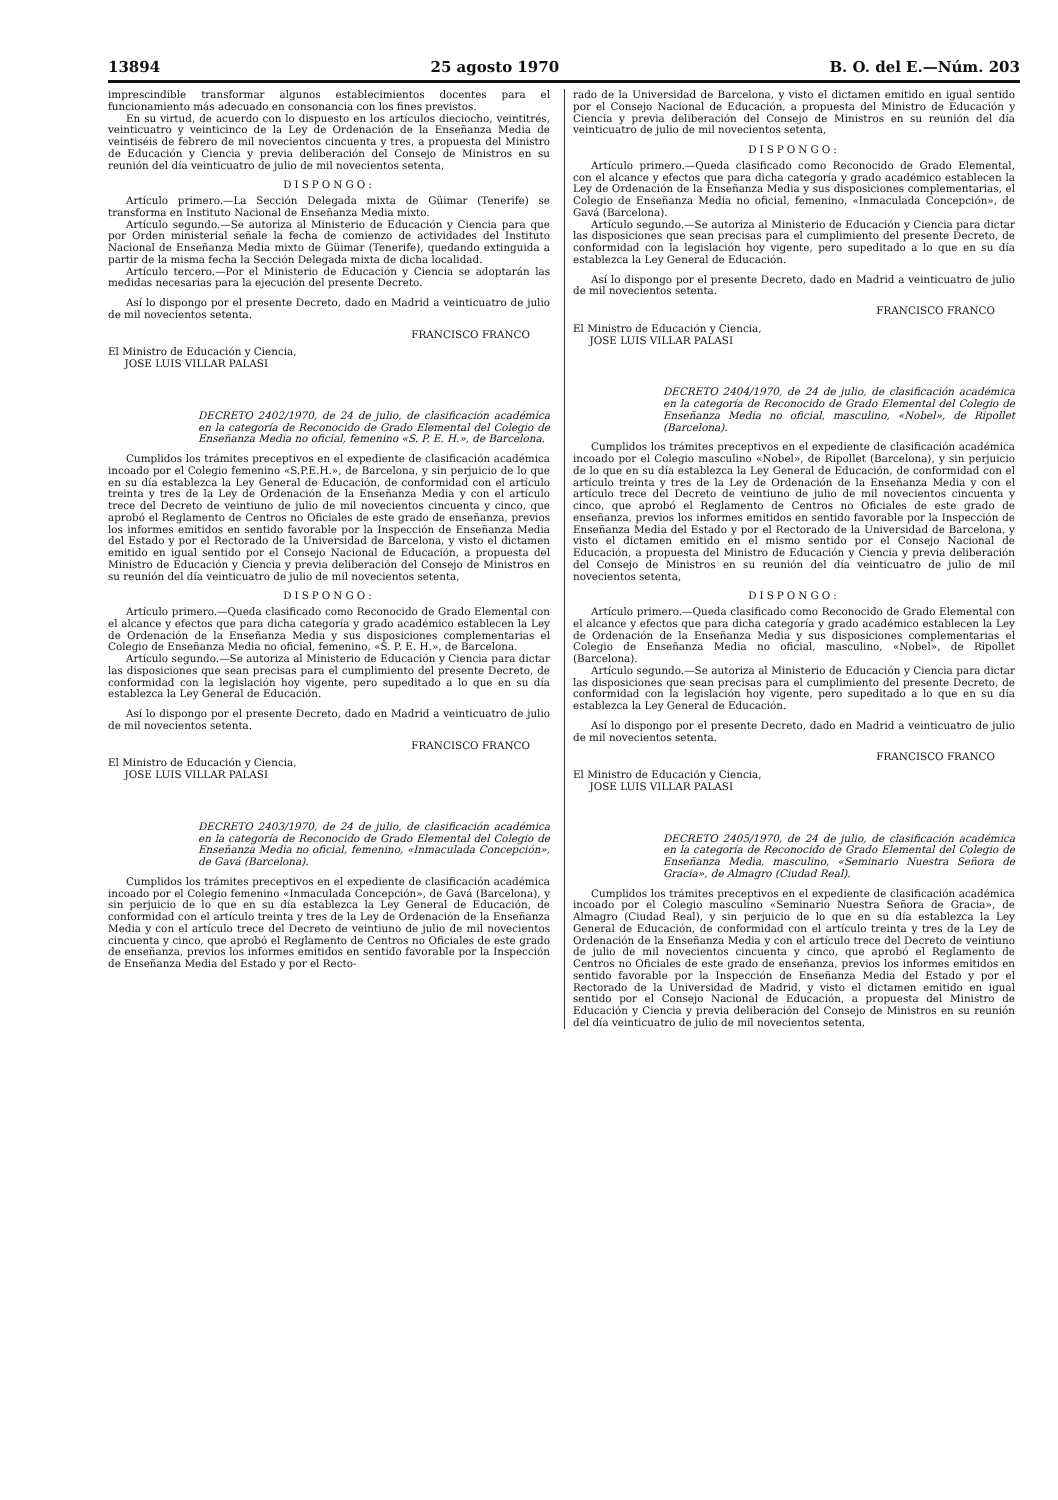13894 25 agosto 1970 B. O. del E.—Núm. 203
imprescindible transformar algunos establecimientos docentes para el funcionamiento más adecuado en consonancia con los fines previstos.
En su virtud, de acuerdo con lo dispuesto en los artículos dieciocho, veintitrés, veinticuatro y veinticinco de la Ley de Ordenación de la Enseñanza Media de veintiséis de febrero de mil novecientos cincuenta y tres, a propuesta del Ministro de Educación y Ciencia y previa deliberación del Consejo de Ministros en su reunión del día veinticuatro de julio de mil novecientos setenta,
DISPONGO:
Artículo primero.—La Sección Delegada mixta de Güimar (Tenerife) se transforma en Instituto Nacional de Enseñanza Media mixto.
Artículo segundo.—Se autoriza al Ministerio de Educación y Ciencia para que por Orden ministerial señale la fecha de comienzo de actividades del Instituto Nacional de Enseñanza Media mixto de Güimar (Tenerife), quedando extinguida a partir de la misma fecha la Sección Delegada mixta de dicha localidad.
Artículo tercero.—Por el Ministerio de Educación y Ciencia se adoptarán las medidas necesarias para la ejecución del presente Decreto.
Así lo dispongo por el presente Decreto, dado en Madrid a veinticuatro de julio de mil novecientos setenta.
FRANCISCO FRANCO
El Ministro de Educación y Ciencia,
JOSE LUIS VILLAR PALASI
DECRETO 2402/1970, de 24 de julio, de clasificación académica en la categoría de Reconocido de Grado Elemental del Colegio de Enseñanza Media no oficial, femenino «S. P. E. H.», de Barcelona.
Cumplidos los trámites preceptivos en el expediente de clasificación académica incoado por el Colegio femenino «S.P.E.H.», de Barcelona, y sin perjuicio de lo que en su día establezca la Ley General de Educación, de conformidad con el artículo treinta y tres de la Ley de Ordenación de la Enseñanza Media y con el artículo trece del Decreto de veintiuno de julio de mil novecientos cincuenta y cinco, que aprobó el Reglamento de Centros no Oficiales de este grado de enseñanza, previos los informes emitidos en sentido favorable por la Inspección de Enseñanza Media del Estado y por el Rectorado de la Universidad de Barcelona, y visto el dictamen emitido en igual sentido por el Consejo Nacional de Educación, a propuesta del Ministro de Educación y Ciencia y previa deliberación del Consejo de Ministros en su reunión del día veinticuatro de julio de mil novecientos setenta,
DISPONGO:
Artículo primero.—Queda clasificado como Reconocido de Grado Elemental con el alcance y efectos que para dicha categoría y grado académico establecen la Ley de Ordenación de la Enseñanza Media y sus disposiciones complementarias el Colegio de Enseñanza Media no oficial, femenino, «S. P. E. H.», de Barcelona.
Artículo segundo.—Se autoriza al Ministerio de Educación y Ciencia para dictar las disposiciones que sean precisas para el cumplimiento del presente Decreto, de conformidad con la legislación hoy vigente, pero supeditado a lo que en su día establezca la Ley General de Educación.
Así lo dispongo por el presente Decreto, dado en Madrid a veinticuatro de julio de mil novecientos setenta.
FRANCISCO FRANCO
El Ministro de Educación y Ciencia,
JOSE LUIS VILLAR PALASI
DECRETO 2403/1970, de 24 de julio, de clasificación académica en la categoría de Reconocido de Grado Elemental del Colegio de Enseñanza Media no oficial, femenino, «Inmaculada Concepción», de Gavá (Barcelona).
Cumplidos los trámites preceptivos en el expediente de clasificación académica incoado por el Colegio femenino «Inmaculada Concepción», de Gavá (Barcelona), y sin perjuicio de lo que en su día establezca la Ley General de Educación, de conformidad con el artículo treinta y tres de la Ley de Ordenación de la Enseñanza Media y con el artículo trece del Decreto de veintiuno de julio de mil novecientos cincuenta y cinco, que aprobó el Reglamento de Centros no Oficiales de este grado de enseñanza, previos los informes emitidos en sentido favorable por la Inspección de Enseñanza Media del Estado y por el Recto-
rado de la Universidad de Barcelona, y visto el dictamen emitido en igual sentido por el Consejo Nacional de Educación, a propuesta del Ministro de Educación y Ciencia y previa deliberación del Consejo de Ministros en su reunión del día veinticuatro de julio de mil novecientos setenta,
DISPONGO:
Artículo primero.—Queda clasificado como Reconocido de Grado Elemental, con el alcance y efectos que para dicha categoría y grado académico establecen la Ley de Ordenación de la Enseñanza Media y sus disposiciones complementarias, el Colegio de Enseñanza Media no oficial, femenino, «Inmaculada Concepción», de Gavá (Barcelona).
Artículo segundo.—Se autoriza al Ministerio de Educación y Ciencia para dictar las disposiciones que sean precisas para el cumplimiento del presente Decreto, de conformidad con la legislación hoy vigente, pero supeditado a lo que en su día establezca la Ley General de Educación.
Así lo dispongo por el presente Decreto, dado en Madrid a veinticuatro de julio de mil novecientos setenta.
FRANCISCO FRANCO
El Ministro de Educación y Ciencia,
JOSE LUIS VILLAR PALASI
DECRETO 2404/1970, de 24 de julio, de clasificación académica en la categoría de Reconocido de Grado Elemental del Colegio de Enseñanza Media no oficial, masculino, «Nobel», de Ripollet (Barcelona).
Cumplidos los trámites preceptivos en el expediente de clasificación académica incoado por el Colegio masculino «Nobel», de Ripollet (Barcelona), y sin perjuicio de lo que en su día establezca la Ley General de Educación, de conformidad con el artículo treinta y tres de la Ley de Ordenación de la Enseñanza Media y con el artículo trece del Decreto de veintiuno de julio de mil novecientos cincuenta y cinco, que aprobó el Reglamento de Centros no Oficiales de este grado de enseñanza, previos los informes emitidos en sentido favorable por la Inspección de Enseñanza Media del Estado y por el Rectorado de la Universidad de Barcelona, y visto el dictamen emitido en el mismo sentido por el Consejo Nacional de Educación, a propuesta del Ministro de Educación y Ciencia y previa deliberación del Consejo de Ministros en su reunión del día veinticuatro de julio de mil novecientos setenta,
DISPONGO:
Artículo primero.—Queda clasificado como Reconocido de Grado Elemental con el alcance y efectos que para dicha categoría y grado académico establecen la Ley de Ordenación de la Enseñanza Media y sus disposiciones complementarias el Colegio de Enseñanza Media no oficial, masculino, «Nobel», de Ripollet (Barcelona).
Artículo segundo.—Se autoriza al Ministerio de Educación y Ciencia para dictar las disposiciones que sean precisas para el cumplimiento del presente Decreto, de conformidad con la legislación hoy vigente, pero supeditado a lo que en su día establezca la Ley General de Educación.
Así lo dispongo por el presente Decreto, dado en Madrid a veinticuatro de julio de mil novecientos setenta.
FRANCISCO FRANCO
El Ministro de Educación y Ciencia,
JOSE LUIS VILLAR PALASI
DECRETO 2405/1970, de 24 de julio, de clasificación académica en la categoría de Reconocido de Grado Elemental del Colegio de Enseñanza Media, masculino, «Seminario Nuestra Señora de Gracia», de Almagro (Ciudad Real).
Cumplidos los trámites preceptivos en el expediente de clasificación académica incoado por el Colegio masculino «Seminario Nuestra Señora de Gracia», de Almagro (Ciudad Real), y sin perjuicio de lo que en su día establezca la Ley General de Educación, de conformidad con el artículo treinta y tres de la Ley de Ordenación de la Enseñanza Media y con el artículo trece del Decreto de veintiuno de julio de mil novecientos cincuenta y cinco, que aprobó el Reglamento de Centros no Oficiales de este grado de enseñanza, previos los informes emitidos en sentido favorable por la Inspección de Enseñanza Media del Estado y por el Rectorado de la Universidad de Madrid, y visto el dictamen emitido en igual sentido por el Consejo Nacional de Educación, a propuesta del Ministro de Educación y Ciencia y previa deliberación del Consejo de Ministros en su reunión del día veinticuatro de julio de mil novecientos setenta,